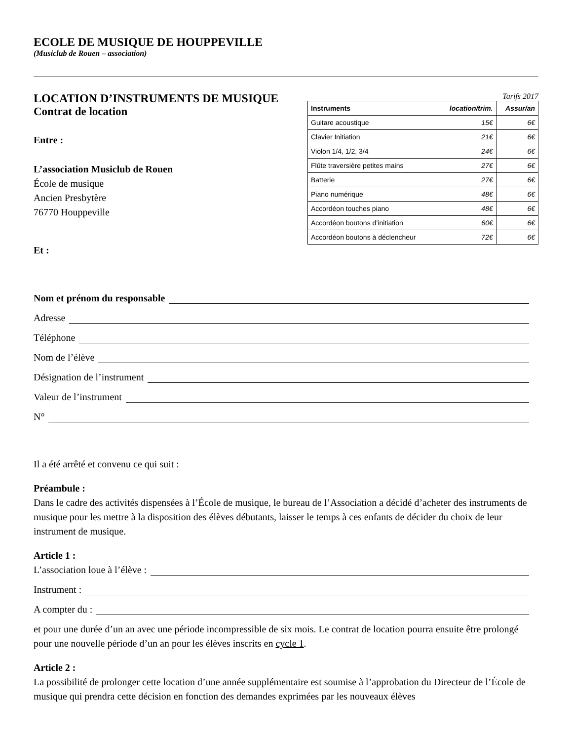ECOLE DE MUSIQUE DE HOUPPEVILLE
(Musiclub de Rouen – association)
LOCATION D’INSTRUMENTS DE MUSIQUE
Contrat de location
Entre :
L’association Musiclub de Rouen
École de musique
Ancien Presbytère
76770 Houppeville
Et :
Tarifs 2017
| Instruments | location/trim. | Assur/an |
| --- | --- | --- |
| Guitare acoustique | 15€ | 6€ |
| Clavier Initiation | 21€ | 6€ |
| Violon 1/4, 1/2, 3/4 | 24€ | 6€ |
| Flûte traversière petites mains | 27€ | 6€ |
| Batterie | 27€ | 6€ |
| Piano numérique | 48€ | 6€ |
| Accordéon touches piano | 48€ | 6€ |
| Accordéon boutons d’initiation | 60€ | 6€ |
| Accordéon boutons à déclencheur | 72€ | 6€ |
Nom et prénom du responsable
Adresse
Téléphone
Nom de l’élève
Désignation de l’instrument
Valeur de l’instrument
N°
Il a été arrêté et convenu ce qui suit :
Préambule :
Dans le cadre des activités dispensées à l’École de musique, le bureau de l’Association a décidé d’acheter des instruments de musique pour les mettre à la disposition des élèves débutants, laisser le temps à ces enfants de décider du choix de leur instrument de musique.
Article 1 :
L’association loue à l’élève :
Instrument :
A compter du :
et pour une durée d’un an avec une période incompressible de six mois. Le contrat de location pourra ensuite être prolongé pour une nouvelle période d’un an pour les élèves inscrits en cycle 1.
Article 2 :
La possibilité de prolonger cette location d’une année supplémentaire est soumise à l’approbation du Directeur de l’École de musique qui prendra cette décision en fonction des demandes exprimées par les nouveaux élèves